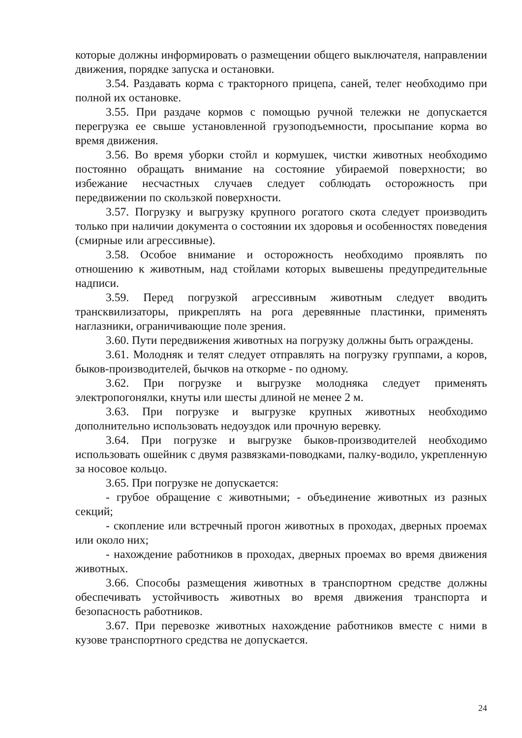которые должны информировать о размещении общего выключателя, направлении движения, порядке запуска и остановки.
3.54. Раздавать корма с тракторного прицепа, саней, телег необходимо при полной их остановке.
3.55. При раздаче кормов с помощью ручной тележки не допускается перегрузка ее свыше установленной грузоподъемности, просыпание корма во время движения.
3.56. Во время уборки стойл и кормушек, чистки животных необходимо постоянно обращать внимание на состояние убираемой поверхности; во избежание несчастных случаев следует соблюдать осторожность при передвижении по скользкой поверхности.
3.57. Погрузку и выгрузку крупного рогатого скота следует производить только при наличии документа о состоянии их здоровья и особенностях поведения (смирные или агрессивные).
3.58. Особое внимание и осторожность необходимо проявлять по отношению к животным, над стойлами которых вывешены предупредительные надписи.
3.59. Перед погрузкой агрессивным животным следует вводить трансквилизаторы, прикреплять на рога деревянные пластинки, применять наглазники, ограничивающие поле зрения.
3.60. Пути передвижения животных на погрузку должны быть ограждены.
3.61. Молодняк и телят следует отправлять на погрузку группами, а коров, быков-производителей, бычков на откорме - по одному.
3.62. При погрузке и выгрузке молодняка следует применять электропогонялки, кнуты или шесты длиной не менее 2 м.
3.63. При погрузке и выгрузке крупных животных необходимо дополнительно использовать недоуздок или прочную веревку.
3.64. При погрузке и выгрузке быков-производителей необходимо использовать ошейник с двумя развязками-поводками, палку-водило, укрепленную за носовое кольцо.
3.65. При погрузке не допускается:
- грубое обращение с животными; - объединение животных из разных секций;
- скопление или встречный прогон животных в проходах, дверных проемах или около них;
- нахождение работников в проходах, дверных проемах во время движения животных.
3.66. Способы размещения животных в транспортном средстве должны обеспечивать устойчивость животных во время движения транспорта и безопасность работников.
3.67. При перевозке животных нахождение работников вместе с ними в кузове транспортного средства не допускается.
24